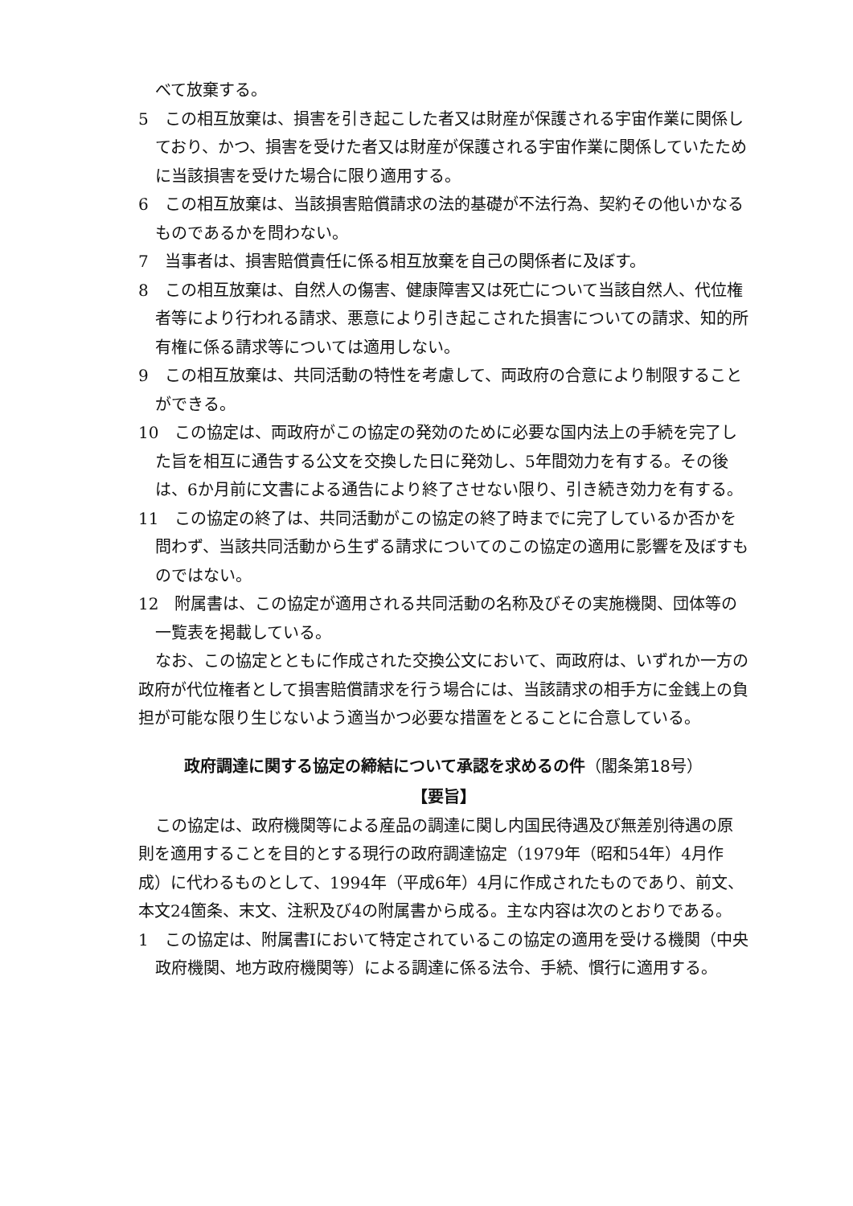べて放棄する。
5　この相互放棄は、損害を引き起こした者又は財産が保護される宇宙作業に関係しており、かつ、損害を受けた者又は財産が保護される宇宙作業に関係していたために当該損害を受けた場合に限り適用する。
6　この相互放棄は、当該損害賠償請求の法的基礎が不法行為、契約その他いかなるものであるかを問わない。
7　当事者は、損害賠償責任に係る相互放棄を自己の関係者に及ぼす。
8　この相互放棄は、自然人の傷害、健康障害又は死亡について当該自然人、代位権者等により行われる請求、悪意により引き起こされた損害についての請求、知的所有権に係る請求等については適用しない。
9　この相互放棄は、共同活動の特性を考慮して、両政府の合意により制限することができる。
10　この協定は、両政府がこの協定の発効のために必要な国内法上の手続を完了した旨を相互に通告する公文を交換した日に発効し、5年間効力を有する。その後は、6か月前に文書による通告により終了させない限り、引き続き効力を有する。
11　この協定の終了は、共同活動がこの協定の終了時までに完了しているか否かを問わず、当該共同活動から生ずる請求についてのこの協定の適用に影響を及ぼすものではない。
12　附属書は、この協定が適用される共同活動の名称及びその実施機関、団体等の一覧表を掲載している。
なお、この協定とともに作成された交換公文において、両政府は、いずれか一方の政府が代位権者として損害賠償請求を行う場合には、当該請求の相手方に金銭上の負担が可能な限り生じないよう適当かつ必要な措置をとることに合意している。
政府調達に関する協定の締結について承認を求めるの件（閣条第18号）
【要旨】
この協定は、政府機関等による産品の調達に関し内国民待遇及び無差別待遇の原則を適用することを目的とする現行の政府調達協定（1979年（昭和54年）4月作成）に代わるものとして、1994年（平成6年）4月に作成されたものであり、前文、本文24箇条、末文、注釈及び4の附属書から成る。主な内容は次のとおりである。
1　この協定は、附属書Ⅰにおいて特定されているこの協定の適用を受ける機関（中央政府機関、地方政府機関等）による調達に係る法令、手続、慣行に適用する。